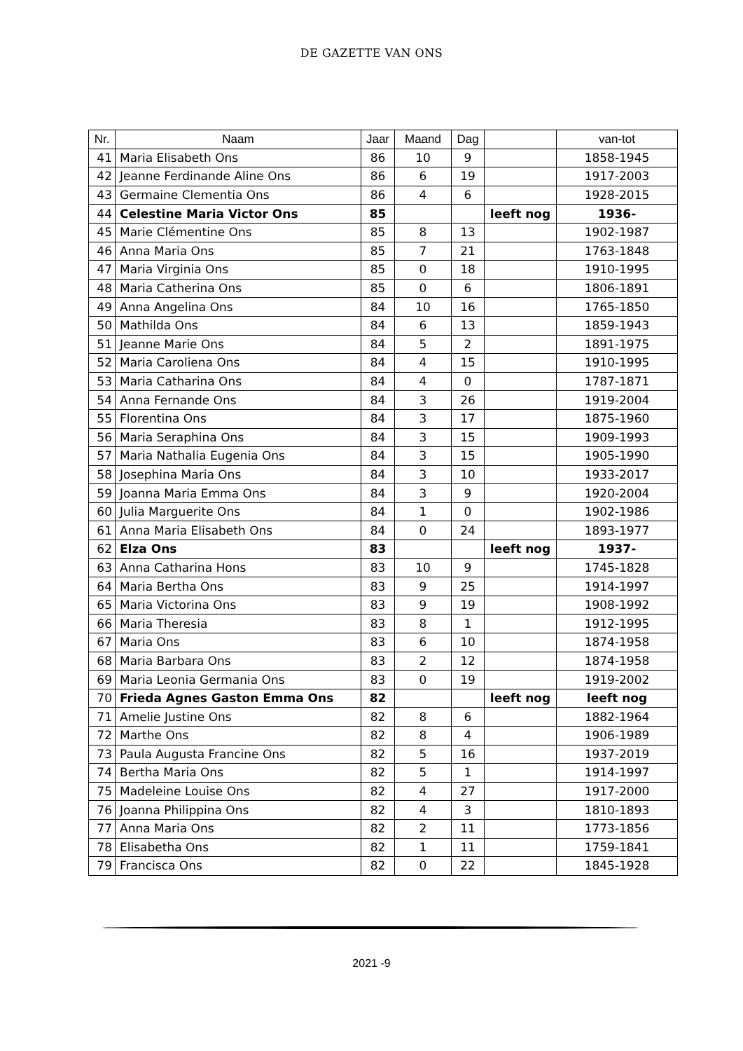DE GAZETTE VAN ONS
| Nr. | Naam | Jaar | Maand | Dag | | van-tot |
| --- | --- | --- | --- | --- | --- | --- |
| 41 | Maria Elisabeth Ons | 86 | 10 | 9 | | 1858-1945 |
| 42 | Jeanne Ferdinande Aline Ons | 86 | 6 | 19 | | 1917-2003 |
| 43 | Germaine Clementia Ons | 86 | 4 | 6 | | 1928-2015 |
| 44 | Celestine Maria Victor Ons | 85 | | | leeft nog | 1936- |
| 45 | Marie Clémentine Ons | 85 | 8 | 13 | | 1902-1987 |
| 46 | Anna Maria Ons | 85 | 7 | 21 | | 1763-1848 |
| 47 | Maria Virginia Ons | 85 | 0 | 18 | | 1910-1995 |
| 48 | Maria Catherina Ons | 85 | 0 | 6 | | 1806-1891 |
| 49 | Anna Angelina Ons | 84 | 10 | 16 | | 1765-1850 |
| 50 | Mathilda Ons | 84 | 6 | 13 | | 1859-1943 |
| 51 | Jeanne Marie Ons | 84 | 5 | 2 | | 1891-1975 |
| 52 | Maria Caroliena Ons | 84 | 4 | 15 | | 1910-1995 |
| 53 | Maria Catharina Ons | 84 | 4 | 0 | | 1787-1871 |
| 54 | Anna Fernande Ons | 84 | 3 | 26 | | 1919-2004 |
| 55 | Florentina Ons | 84 | 3 | 17 | | 1875-1960 |
| 56 | Maria Seraphina Ons | 84 | 3 | 15 | | 1909-1993 |
| 57 | Maria Nathalia Eugenia Ons | 84 | 3 | 15 | | 1905-1990 |
| 58 | Josephina Maria Ons | 84 | 3 | 10 | | 1933-2017 |
| 59 | Joanna Maria Emma Ons | 84 | 3 | 9 | | 1920-2004 |
| 60 | Julia Marguerite Ons | 84 | 1 | 0 | | 1902-1986 |
| 61 | Anna Maria Elisabeth Ons | 84 | 0 | 24 | | 1893-1977 |
| 62 | Elza Ons | 83 | | | leeft nog | 1937- |
| 63 | Anna Catharina Hons | 83 | 10 | 9 | | 1745-1828 |
| 64 | Maria Bertha Ons | 83 | 9 | 25 | | 1914-1997 |
| 65 | Maria Victorina Ons | 83 | 9 | 19 | | 1908-1992 |
| 66 | Maria Theresia | 83 | 8 | 1 | | 1912-1995 |
| 67 | Maria Ons | 83 | 6 | 10 | | 1874-1958 |
| 68 | Maria Barbara Ons | 83 | 2 | 12 | | 1874-1958 |
| 69 | Maria Leonia Germania Ons | 83 | 0 | 19 | | 1919-2002 |
| 70 | Frieda Agnes Gaston Emma Ons | 82 | | | leeft nog | leeft nog |
| 71 | Amelie Justine Ons | 82 | 8 | 6 | | 1882-1964 |
| 72 | Marthe Ons | 82 | 8 | 4 | | 1906-1989 |
| 73 | Paula Augusta Francine Ons | 82 | 5 | 16 | | 1937-2019 |
| 74 | Bertha Maria Ons | 82 | 5 | 1 | | 1914-1997 |
| 75 | Madeleine Louise Ons | 82 | 4 | 27 | | 1917-2000 |
| 76 | Joanna Philippina Ons | 82 | 4 | 3 | | 1810-1893 |
| 77 | Anna Maria Ons | 82 | 2 | 11 | | 1773-1856 |
| 78 | Elisabetha Ons | 82 | 1 | 11 | | 1759-1841 |
| 79 | Francisca Ons | 82 | 0 | 22 | | 1845-1928 |
2021 -9